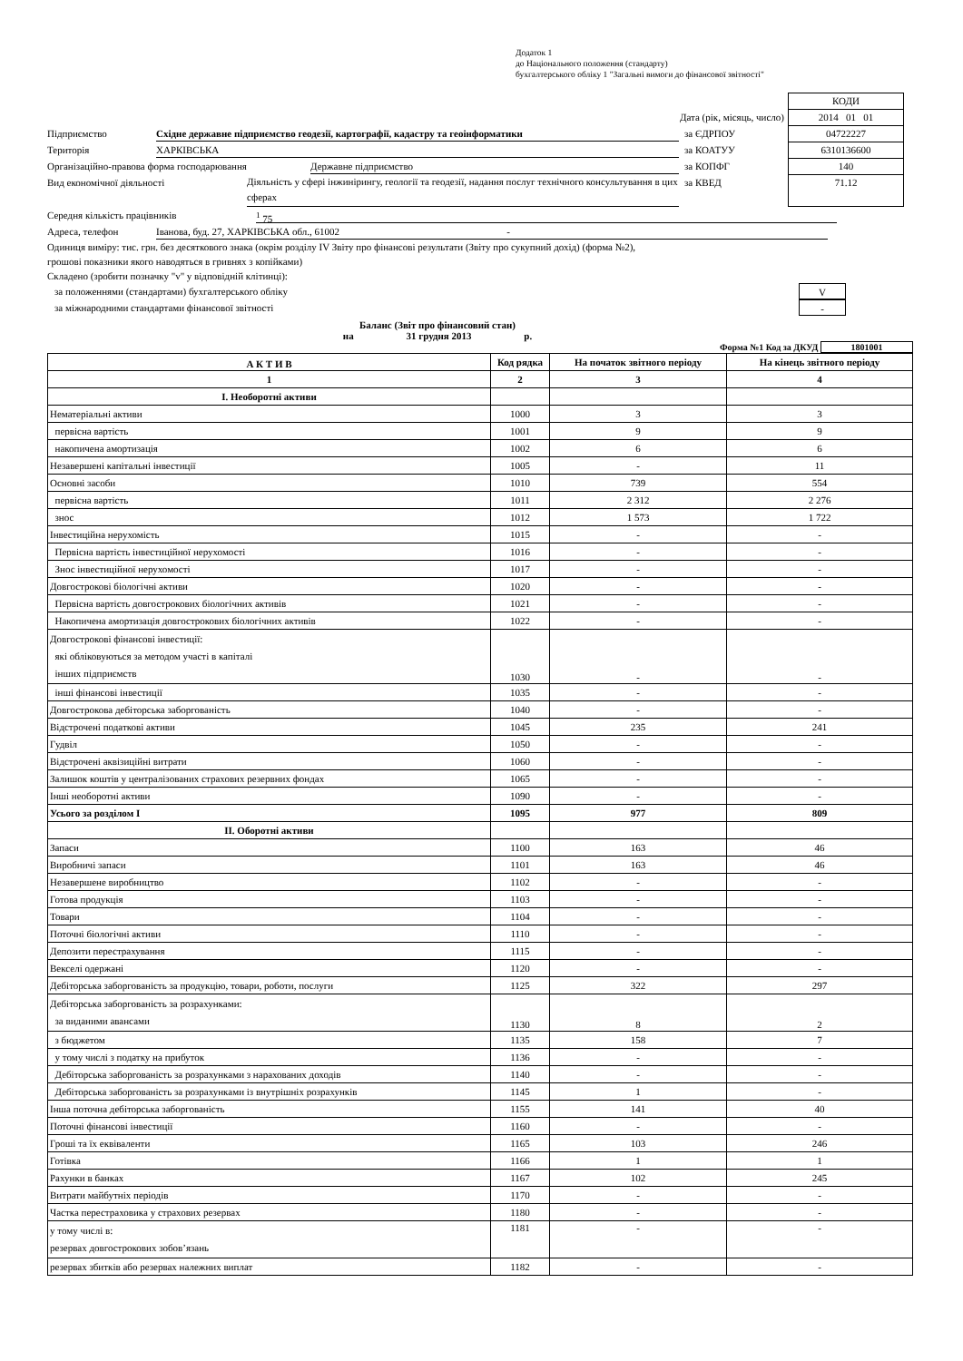Додаток 1
до Національного положення (стандарту)
бухгалтерського обліку 1 "Загальні вимоги до фінансової звітності"
Дата (рік, місяць, число)
Підприємство Східне державне підприємство геодезії, картографії, кадастру та геоінформатики за ЄДРПОУ
Територія ХАРКІВСЬКА за КОАТУУ
Організаційно-правова форма господарювання Державне підприємство за КОПФГ
Вид економічної діяльності Діяльність у сфері інжинірингу, геології та геодезії, надання послуг технічного консультування в цих сферах за КВЕД
КОДИ
2014 01 01
04722227
6310136600
140
71.12
Середня кількість працівників <sup>1</sup> 75
Адреса, телефон Іванова, буд. 27, ХАРКІВСЬКА обл., 61002 -
Одиниця виміру: тис. грн. без десяткового знака (окрім розділу IV Звіту про фінансові результати (Звіту про сукупний дохід) (форма №2),
грошові показники якого наводяться в гривнях з копійками)
Складено (зробити позначку "v" у відповідній клітинці):
за положеннями (стандартами) бухгалтерського обліку V
за міжнародними стандартами фінансової звітності -
Баланс (Звіт про фінансовий стан)
на 31 грудня 2013 р.
Форма №1 Код за ДКУД 1801001
| А К Т И В | Код рядка | На початок звітного періоду | На кінець звітного періоду |
| --- | --- | --- | --- |
| 1 | 2 | 3 | 4 |
| І. Необоротні активи | | | |
| Нематеріальні активи | 1000 | 3 | 3 |
| первісна вартість | 1001 | 9 | 9 |
| накопичена амортизація | 1002 | 6 | 6 |
| Незавершені капітальні інвестиції | 1005 | - | 11 |
| Основні засоби | 1010 | 739 | 554 |
| первісна вартість | 1011 | 2 312 | 2 276 |
| знос | 1012 | 1 573 | 1 722 |
| Інвестиційна нерухомість | 1015 | - | - |
| Первісна вартість інвестиційної нерухомості | 1016 | - | - |
| Знос інвестиційної нерухомості | 1017 | - | - |
| Довгострокові біологічні активи | 1020 | - | - |
| Первісна вартість довгострокових біологічних активів | 1021 | - | - |
| Накопичена амортизація довгострокових біологічних активів | 1022 | - | - |
| Довгострокові фінансові інвестиції: які обліковуються за методом участі в капіталі інших підприємств | 1030 | - | - |
| інші фінансові інвестиції | 1035 | - | - |
| Довгострокова дебіторська заборгованість | 1040 | - | - |
| Відстрочені податкові активи | 1045 | 235 | 241 |
| Гудвіл | 1050 | - | - |
| Відстрочені аквізиційні витрати | 1060 | - | - |
| Залишок коштів у централізованих страхових резервних фондах | 1065 | - | - |
| Інші необоротні активи | 1090 | - | - |
| Усього за розділом I | 1095 | 977 | 809 |
| II. Оборотні активи | | | |
| Запаси | 1100 | 163 | 46 |
| Виробничі запаси | 1101 | 163 | 46 |
| Незавершене виробництво | 1102 | - | - |
| Готова продукція | 1103 | - | - |
| Товари | 1104 | - | - |
| Поточні біологічні активи | 1110 | - | - |
| Депозити перестрахування | 1115 | - | - |
| Векселі одержані | 1120 | - | - |
| Дебіторська заборгованість за продукцію, товари, роботи, послуги | 1125 | 322 | 297 |
| Дебіторська заборгованість за розрахунками: за виданими авансами | 1130 | 8 | 2 |
| з бюджетом | 1135 | 158 | 7 |
| у тому числі з податку на прибуток | 1136 | - | - |
| Дебіторська заборгованість за розрахунками з нарахованих доходів | 1140 | - | - |
| Дебіторська заборгованість за розрахунками із внутрішніх розрахунків | 1145 | 1 | - |
| Інша поточна дебіторська заборгованість | 1155 | 141 | 40 |
| Поточні фінансові інвестиції | 1160 | - | - |
| Гроші та їх еквіваленти | 1165 | 103 | 246 |
| Готівка | 1166 | 1 | 1 |
| Рахунки в банках | 1167 | 102 | 245 |
| Витрати майбутніх періодів | 1170 | - | - |
| Частка перестраховика у страхових резервах | 1180 | - | - |
| у тому числі в: резервах довгострокових зобов’язань | 1181 | - | - |
| резервах збитків або резервах належних виплат | 1182 | - | - |